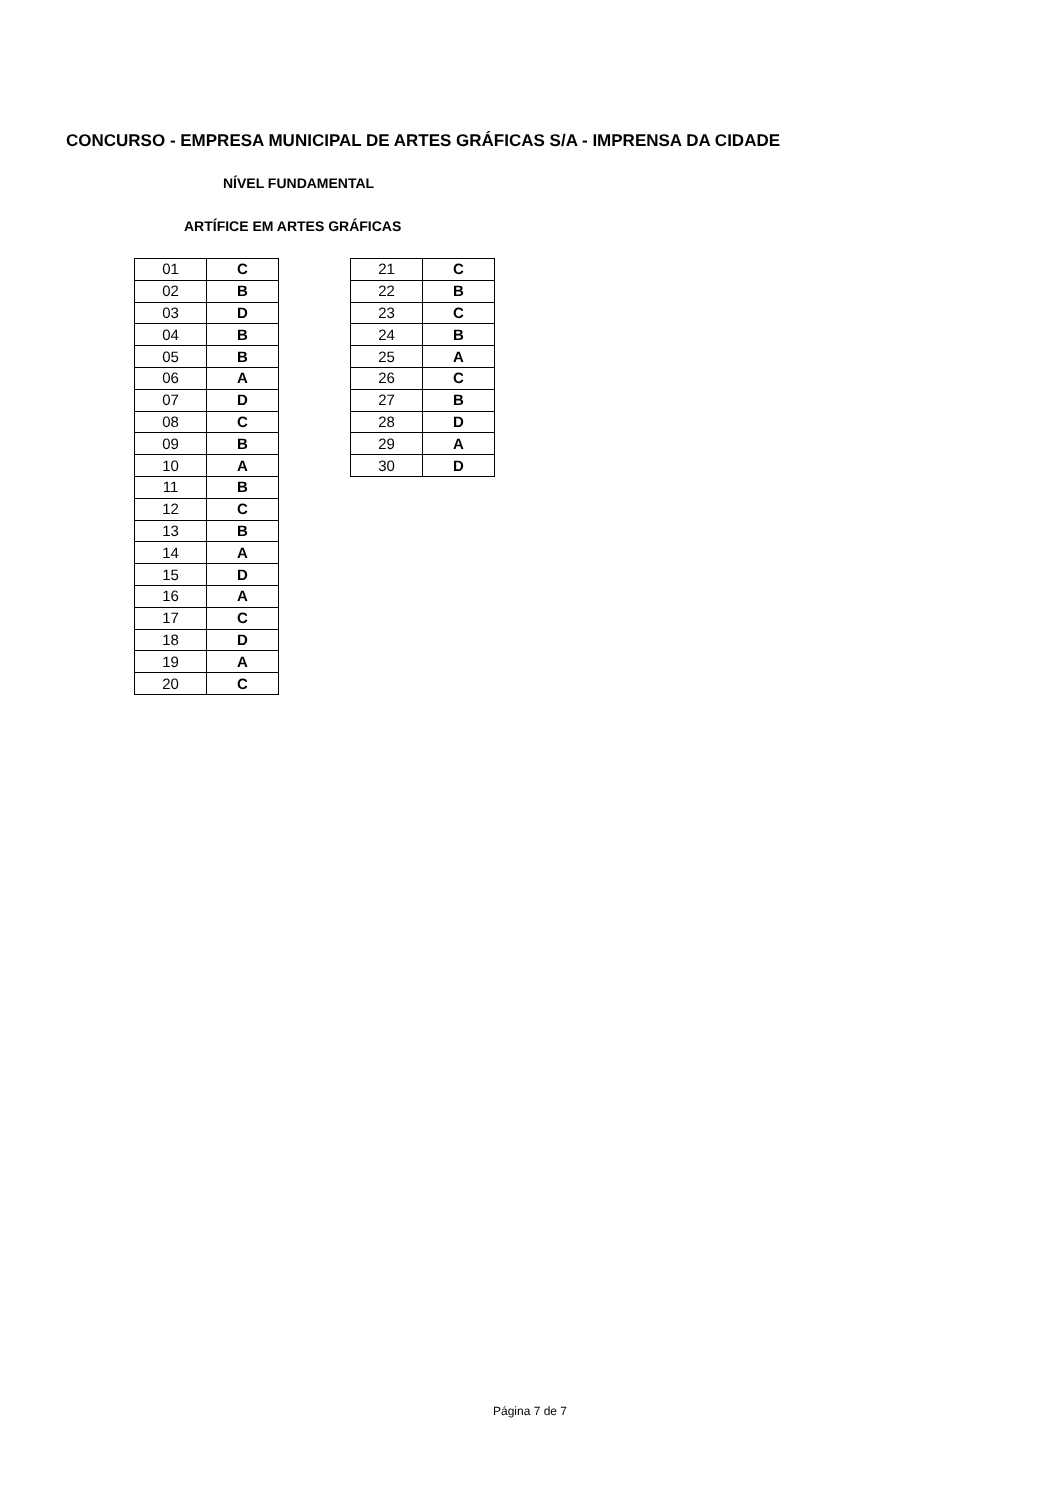CONCURSO - EMPRESA MUNICIPAL DE ARTES GRÁFICAS S/A - IMPRENSA DA CIDADE
NÍVEL FUNDAMENTAL
ARTÍFICE EM ARTES GRÁFICAS
| 01 | C |
| 02 | B |
| 03 | D |
| 04 | B |
| 05 | B |
| 06 | A |
| 07 | D |
| 08 | C |
| 09 | B |
| 10 | A |
| 11 | B |
| 12 | C |
| 13 | B |
| 14 | A |
| 15 | D |
| 16 | A |
| 17 | C |
| 18 | D |
| 19 | A |
| 20 | C |
| 21 | C |
| 22 | B |
| 23 | C |
| 24 | B |
| 25 | A |
| 26 | C |
| 27 | B |
| 28 | D |
| 29 | A |
| 30 | D |
Página 7 de 7